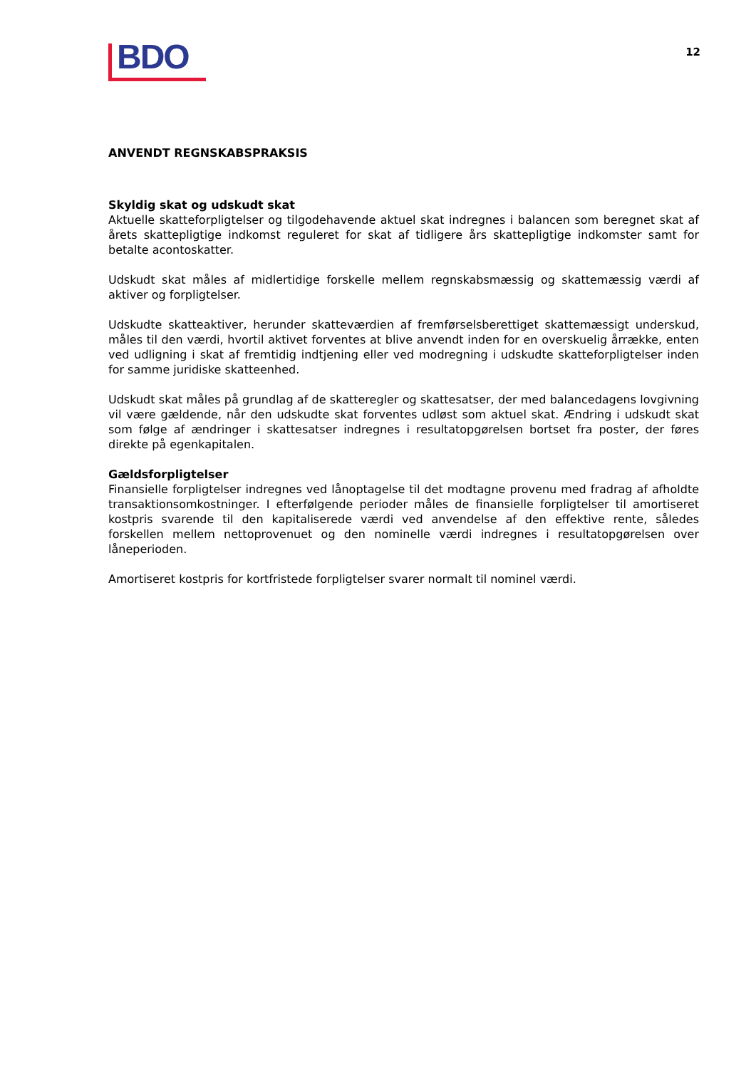BDO
12
ANVENDT REGNSKABSPRAKSIS
Skyldig skat og udskudt skat
Aktuelle skatteforpligtelser og tilgodehavende aktuel skat indregnes i balancen som beregnet skat af årets skattepligtige indkomst reguleret for skat af tidligere års skattepligtige indkomster samt for betalte acontoskatter.
Udskudt skat måles af midlertidige forskelle mellem regnskabsmæssig og skattemæssig værdi af aktiver og forpligtelser.
Udskudte skatteaktiver, herunder skatteværdien af fremførselsberettiget skattemæssigt underskud, måles til den værdi, hvortil aktivet forventes at blive anvendt inden for en overskuelig årrække, enten ved udligning i skat af fremtidig indtjening eller ved modregning i udskudte skatteforpligtelser inden for samme juridiske skatteenhed.
Udskudt skat måles på grundlag af de skatteregler og skattesatser, der med balancedagens lovgivning vil være gældende, når den udskudte skat forventes udløst som aktuel skat. Ændring i udskudt skat som følge af ændringer i skattesatser indregnes i resultatopgørelsen bortset fra poster, der føres direkte på egenkapitalen.
Gældsforpligtelser
Finansielle forpligtelser indregnes ved lånoptagelse til det modtagne provenu med fradrag af afholdte transaktionsomkostninger. I efterfølgende perioder måles de finansielle forpligtelser til amortiseret kostpris svarende til den kapitaliserede værdi ved anvendelse af den effektive rente, således forskellen mellem nettoprovenuet og den nominelle værdi indregnes i resultatopgørelsen over låneperioden.
Amortiseret kostpris for kortfristede forpligtelser svarer normalt til nominel værdi.